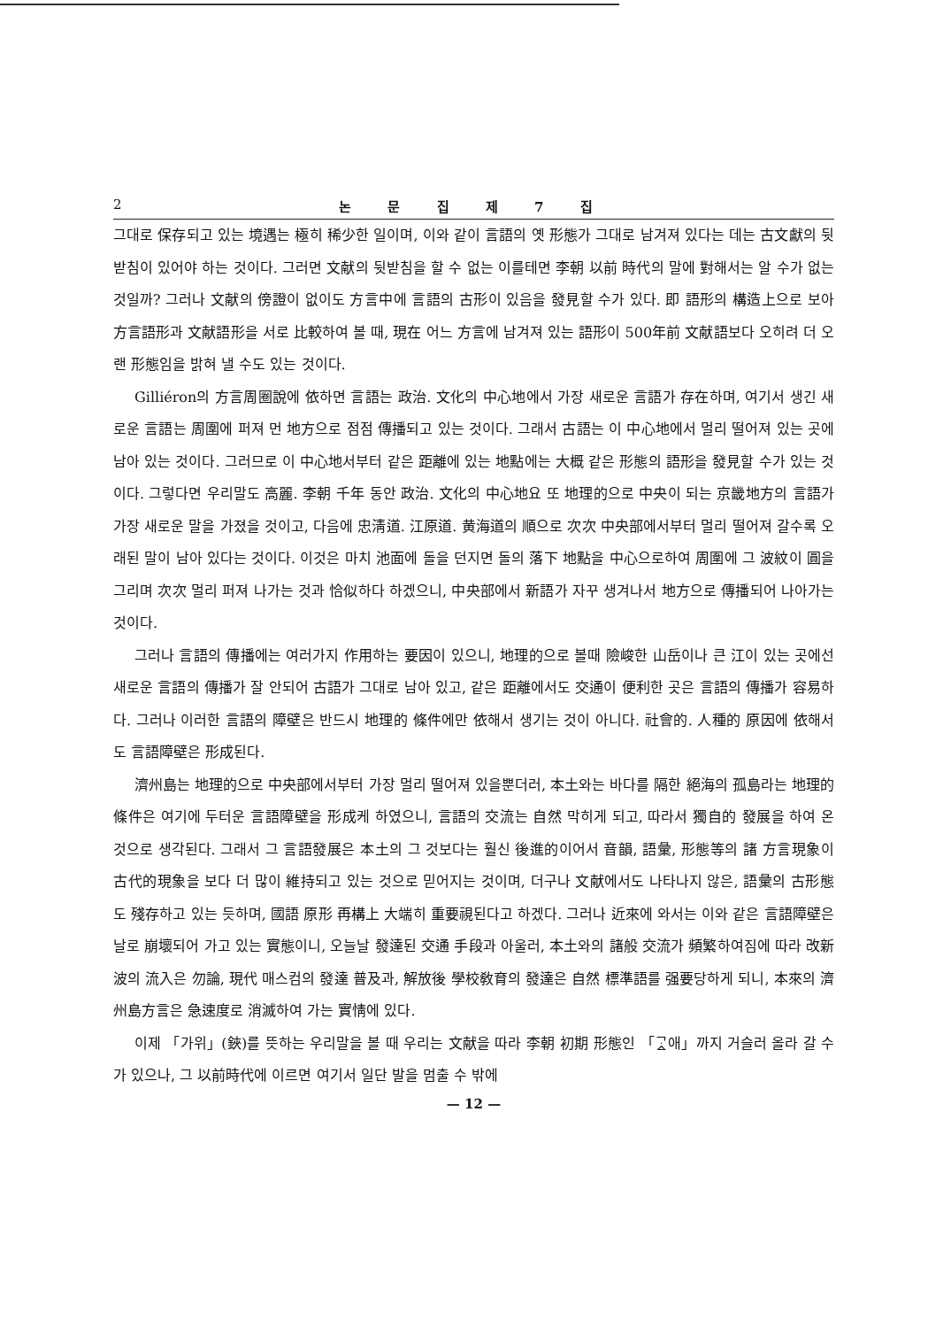2 논 문 집 제 7 집
그대로 保存되고 있는 境遇는 極히 稀少한 일이며, 이와 같이 言語의 옛 形態가 그대로 남겨져 있다는 데는 古文獻의 뒷받침이 있어야 하는 것이다. 그러면 文献의 뒷받침을 할 수 없는 이를테면 李朝 以前 時代의 말에 對해서는 알 수가 없는 것일까? 그러나 文献의 傍證이 없이도 方言中에 言語의 古形이 있음을 發見할 수가 있다. 即 語形의 構造上으로 보아 方言語形과 文献語形을 서로 比較하여 볼 때, 現在 어느 方言에 남겨져 있는 語形이 500年前 文献語보다 오히려 더 오랜 形態임을 밝혀 낼 수도 있는 것이다.
Gilliéron의 方言周圈說에 依하면 言語는 政治. 文化의 中心地에서 가장 새로운 言語가 存在하며, 여기서 생긴 새로운 言語는 周圍에 퍼져 먼 地方으로 점점 傳播되고 있는 것이다. 그래서 古語는 이 中心地에서 멀리 떨어져 있는 곳에 남아 있는 것이다. 그러므로 이 中心地서부터 같은 距離에 있는 地點에는 大概 같은 形態의 語形을 發見할 수가 있는 것이다. 그렇다면 우리말도 高麗. 李朝 千年 동안 政治. 文化의 中心地요 또 地理的으로 中央이 되는 京畿地方의 言語가 가장 새로운 말을 가졌을 것이고, 다음에 忠淸道. 江原道. 黄海道의 順으로 次次 中央部에서부터 멀리 떨어져 갈수록 오래된 말이 남아 있다는 것이다. 이것은 마치 池面에 돌을 던지면 돌의 落下 地點을 中心으로하여 周圍에 그 波紋이 圓을 그리며 次次 멀리 퍼져 나가는 것과 恰似하다 하겠으니, 中央部에서 新語가 자꾸 생겨나서 地方으로 傳播되어 나아가는 것이다.
그러나 言語의 傳播에는 여러가지 作用하는 要因이 있으니, 地理的으로 볼때 險峻한 山岳이나 큰 江이 있는 곳에선 새로운 言語의 傳播가 잘 안되어 古語가 그대로 남아 있고, 같은 距離에서도 交通이 便利한 곳은 言語의 傳播가 容易하다. 그러나 이러한 言語의 障壁은 반드시 地理的 條件에만 依해서 생기는 것이 아니다. 社會的. 人種的 原因에 依해서도 言語障壁은 形成된다.
濟州島는 地理的으로 中央部에서부터 가장 멀리 떨어져 있을뿐더러, 本土와는 바다를 隔한 絕海의 孤島라는 地理的 條件은 여기에 두터운 言語障壁을 形成케 하였으니, 言語의 交流는 自然 막히게 되고, 따라서 獨自的 發展을 하여 온 것으로 생각된다. 그래서 그 言語發展은 本土의 그 것보다는 훨신 後進的이어서 音韻, 語彙, 形態等의 諸 方言現象이 古代的現象을 보다 더 많이 維持되고 있는 것으로 믿어지는 것이며, 더구나 文献에서도 나타나지 않은, 語彙의 古形態도 殘存하고 있는 듯하며, 國語 原形 再構上 大端히 重要視된다고 하겠다. 그러나 近來에 와서는 이와 같은 言語障壁은 날로 崩壞되어 가고 있는 實態이니, 오늘날 發達된 交通 手段과 아울러, 本土와의 諸般 交流가 頻繁하여짐에 따라 改新波의 流入은 勿論, 現代 매스컴의 發達 普及과, 解放後 學校敎育의 發達은 自然 標準語를 强要당하게 되니, 本來의 濟州島方言은 急速度로 消滅하여 가는 實情에 있다.
이제 「가위」(鋏)를 뜻하는 우리말을 볼 때 우리는 文献을 따라 李朝 初期 形態인 「ᄀᆞᇫ애」까지 거슬러 올라 갈 수가 있으나, 그 以前時代에 이르면 여기서 일단 발을 멈출 수 밖에
— 12 —